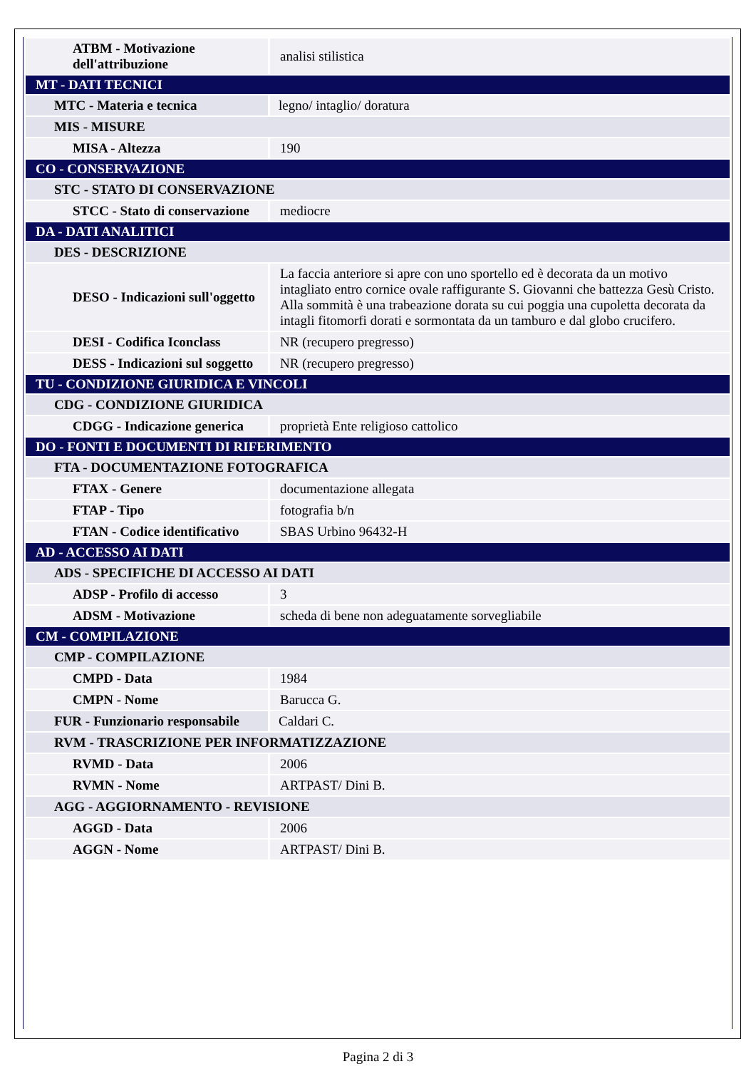| ATBM - Motivazione dell'attribuzione | analisi stilistica |
| MT - DATI TECNICI | |
| MTC - Materia e tecnica | legno/ intaglio/ doratura |
| MIS - MISURE | |
| MISA - Altezza | 190 |
| CO - CONSERVAZIONE | |
| STC - STATO DI CONSERVAZIONE | |
| STCC - Stato di conservazione | mediocre |
| DA - DATI ANALITICI | |
| DES - DESCRIZIONE | |
| DESO - Indicazioni sull'oggetto | La faccia anteriore si apre con uno sportello ed è decorata da un motivo intagliato entro cornice ovale raffigurante S. Giovanni che battezza Gesù Cristo. Alla sommità è una trabeazione dorata su cui poggia una cupoletta decorata da intagli fitomorfi dorati e sormontata da un tamburo e dal globo crucifero. |
| DESI - Codifica Iconclass | NR (recupero pregresso) |
| DESS - Indicazioni sul soggetto | NR (recupero pregresso) |
| TU - CONDIZIONE GIURIDICA E VINCOLI | |
| CDG - CONDIZIONE GIURIDICA | |
| CDGG - Indicazione generica | proprietà Ente religioso cattolico |
| DO - FONTI E DOCUMENTI DI RIFERIMENTO | |
| FTA - DOCUMENTAZIONE FOTOGRAFICA | |
| FTAX - Genere | documentazione allegata |
| FTAP - Tipo | fotografia b/n |
| FTAN - Codice identificativo | SBAS Urbino 96432-H |
| AD - ACCESSO AI DATI | |
| ADS - SPECIFICHE DI ACCESSO AI DATI | |
| ADSP - Profilo di accesso | 3 |
| ADSM - Motivazione | scheda di bene non adeguatamente sorvegliabile |
| CM - COMPILAZIONE | |
| CMP - COMPILAZIONE | |
| CMPD - Data | 1984 |
| CMPN - Nome | Barucca G. |
| FUR - Funzionario responsabile | Caldari C. |
| RVM - TRASCRIZIONE PER INFORMATIZZAZIONE | |
| RVMD - Data | 2006 |
| RVMN - Nome | ARTPAST/ Dini B. |
| AGG - AGGIORNAMENTO - REVISIONE | |
| AGGD - Data | 2006 |
| AGGN - Nome | ARTPAST/ Dini B. |
Pagina 2 di 3